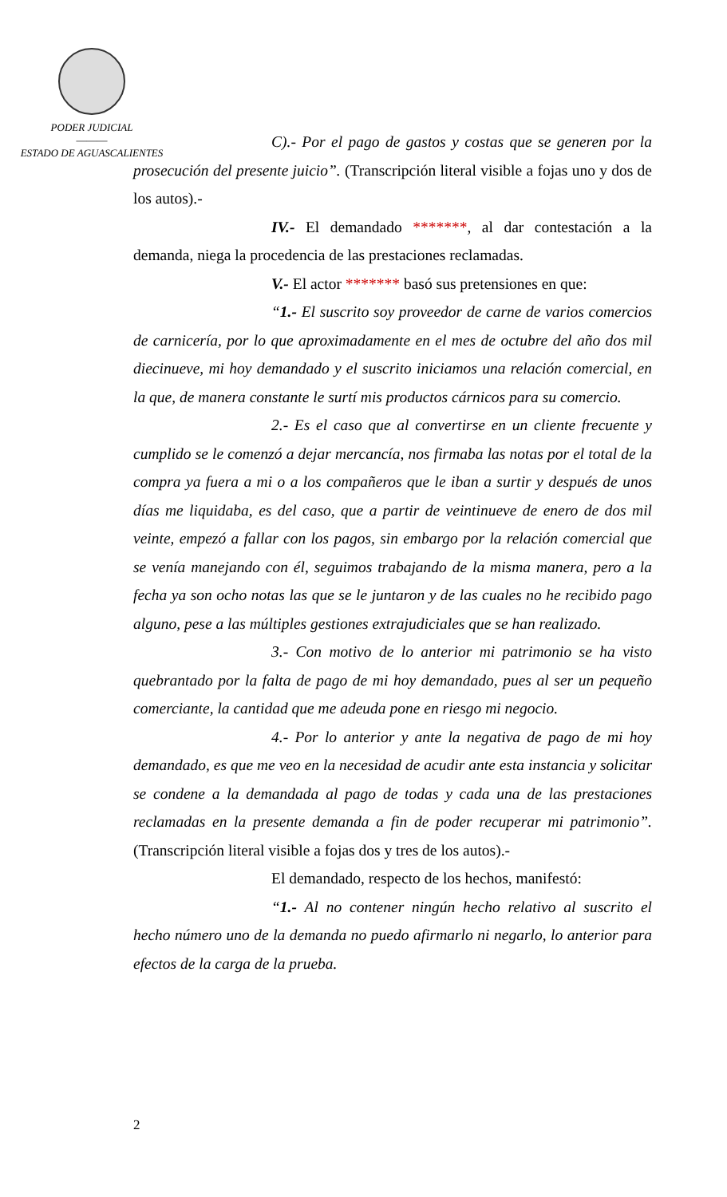PODER JUDICIAL
―――
ESTADO DE AGUASCALIENTES
C).- Por el pago de gastos y costas que se generen por la prosecución del presente juicio”. (Transcripción literal visible a fojas uno y dos de los autos).-
IV.- El demandado *******, al dar contestación a la demanda, niega la procedencia de las prestaciones reclamadas.
V.- El actor ******* basó sus pretensiones en que:
“1.- El suscrito soy proveedor de carne de varios comercios de carnicería, por lo que aproximadamente en el mes de octubre del año dos mil diecinueve, mi hoy demandado y el suscrito iniciamos una relación comercial, en la que, de manera constante le surtí mis productos cárnicos para su comercio.
2.- Es el caso que al convertirse en un cliente frecuente y cumplido se le comenzó a dejar mercancía, nos firmaba las notas por el total de la compra ya fuera a mi o a los compañeros que le iban a surtir y después de unos días me liquidaba, es del caso, que a partir de veintinueve de enero de dos mil veinte, empezó a fallar con los pagos, sin embargo por la relación comercial que se venía manejando con él, seguimos trabajando de la misma manera, pero a la fecha ya son ocho notas las que se le juntaron y de las cuales no he recibido pago alguno, pese a las múltiples gestiones extrajudiciales que se han realizado.
3.- Con motivo de lo anterior mi patrimonio se ha visto quebrantado por la falta de pago de mi hoy demandado, pues al ser un pequeño comerciante, la cantidad que me adeuda pone en riesgo mi negocio.
4.- Por lo anterior y ante la negativa de pago de mi hoy demandado, es que me veo en la necesidad de acudir ante esta instancia y solicitar se condene a la demandada al pago de todas y cada una de las prestaciones reclamadas en la presente demanda a fin de poder recuperar mi patrimonio”. (Transcripción literal visible a fojas dos y tres de los autos).-
El demandado, respecto de los hechos, manifestó:
“1.- Al no contener ningún hecho relativo al suscrito el hecho número uno de la demanda no puedo afirmarlo ni negarlo, lo anterior para efectos de la carga de la prueba.
2